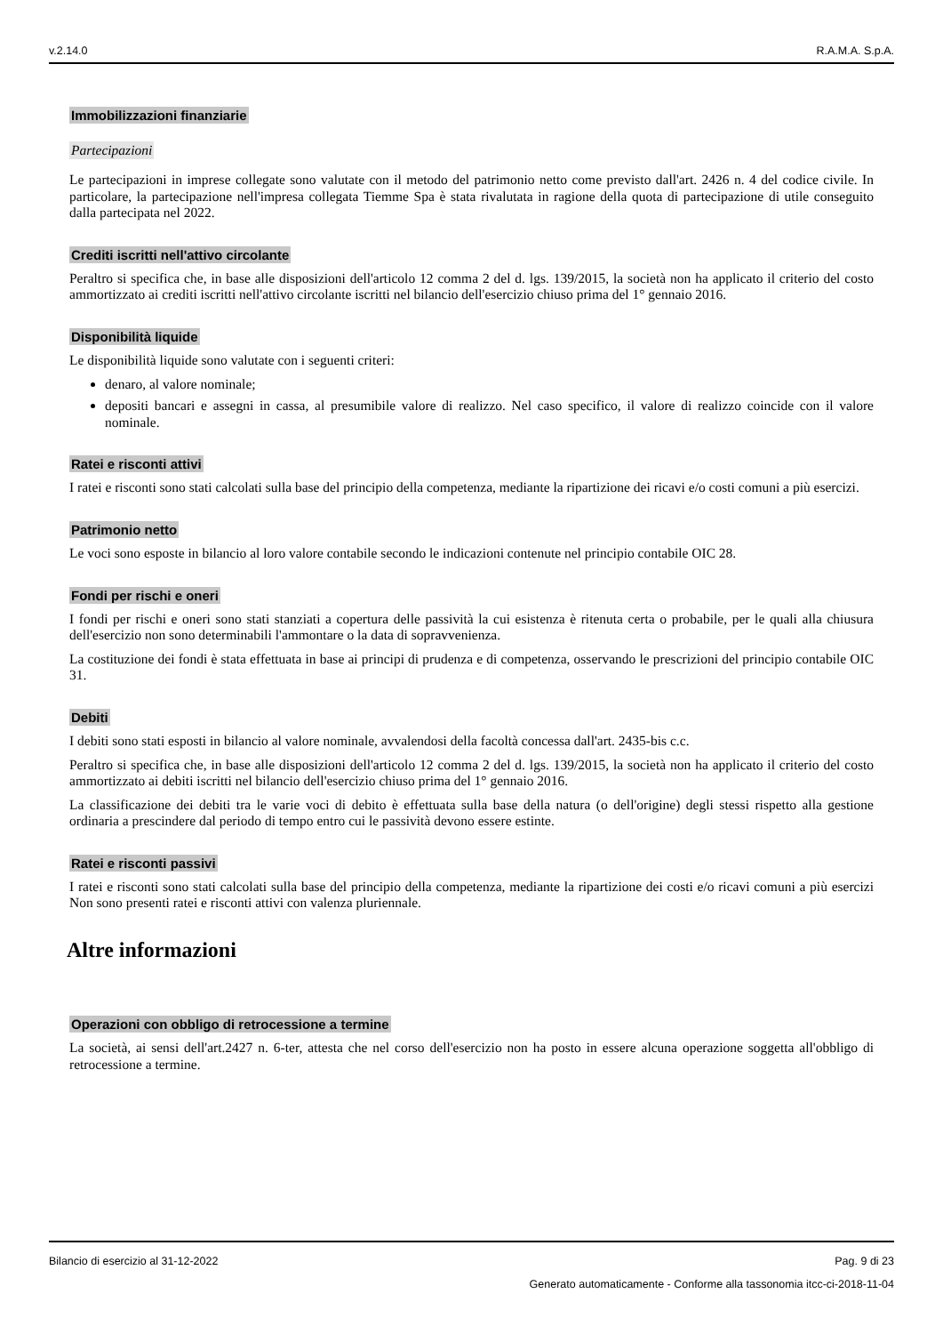v.2.14.0 R.A.M.A. S.p.A.
Immobilizzazioni finanziarie
Partecipazioni
Le partecipazioni in imprese collegate sono valutate con il metodo del patrimonio netto come previsto dall'art. 2426 n. 4 del codice civile. In particolare, la partecipazione nell'impresa collegata Tiemme Spa è stata rivalutata in ragione della quota di partecipazione di utile conseguito dalla partecipata nel 2022.
Crediti iscritti nell'attivo circolante
Peraltro si specifica che, in base alle disposizioni dell'articolo 12 comma 2 del d. lgs. 139/2015, la società non ha applicato il criterio del costo ammortizzato ai crediti iscritti nell'attivo circolante iscritti nel bilancio dell'esercizio chiuso prima del 1° gennaio 2016.
Disponibilità liquide
Le disponibilità liquide sono valutate con i seguenti criteri:
denaro, al valore nominale;
depositi bancari e assegni in cassa, al presumibile valore di realizzo. Nel caso specifico, il valore di realizzo coincide con il valore nominale.
Ratei e risconti attivi
I ratei e risconti sono stati calcolati sulla base del principio della competenza, mediante la ripartizione dei ricavi e/o costi comuni a più esercizi.
Patrimonio netto
Le voci sono esposte in bilancio al loro valore contabile secondo le indicazioni contenute nel principio contabile OIC 28.
Fondi per rischi e oneri
I fondi per rischi e oneri sono stati stanziati a copertura delle passività la cui esistenza è ritenuta certa o probabile, per le quali alla chiusura dell'esercizio non sono determinabili l'ammontare o la data di sopravvenienza.
La costituzione dei fondi è stata effettuata in base ai principi di prudenza e di competenza, osservando le prescrizioni del principio contabile OIC 31.
Debiti
I debiti sono stati esposti in bilancio al valore nominale, avvalendosi della facoltà concessa dall'art. 2435-bis c.c.
Peraltro si specifica che, in base alle disposizioni dell'articolo 12 comma 2 del d. lgs. 139/2015, la società non ha applicato il criterio del costo ammortizzato ai debiti iscritti nel bilancio dell'esercizio chiuso prima del 1° gennaio 2016.
La classificazione dei debiti tra le varie voci di debito è effettuata sulla base della natura (o dell'origine) degli stessi rispetto alla gestione ordinaria a prescindere dal periodo di tempo entro cui le passività devono essere estinte.
Ratei e risconti passivi
I ratei e risconti sono stati calcolati sulla base del principio della competenza, mediante la ripartizione dei costi e/o ricavi comuni a più esercizi Non sono presenti ratei e risconti attivi con valenza pluriennale.
Altre informazioni
Operazioni con obbligo di retrocessione a termine
La società, ai sensi dell'art.2427 n. 6-ter, attesta che nel corso dell'esercizio non ha posto in essere alcuna operazione soggetta all'obbligo di retrocessione a termine.
Bilancio di esercizio al 31-12-2022 Pag. 9 di 23
Generato automaticamente - Conforme alla tassonomia itcc-ci-2018-11-04